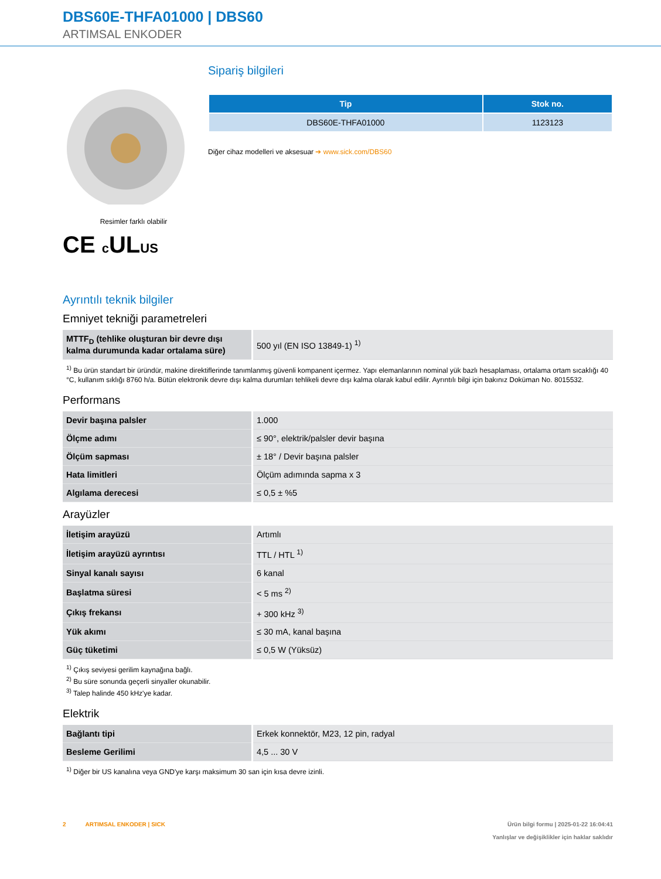DBS60E-THFA01000 | DBS60
ARTIMSAL ENKODER
Resimler farklı olabilir
CE c ULUS
Sipariş bilgileri
| Tip | Stok no. |
| --- | --- |
| DBS60E-THFA01000 | 1123123 |
Diğer cihaz modelleri ve aksesuar ➔ www.sick.com/DBS60
Ayrıntılı teknik bilgiler
Emniyet tekniği parametreleri
| MTTF<sub>D</sub> (tehlike oluşturan bir devre dışı kalma durumunda kadar ortalama süre) | 500 yıl (EN ISO 13849-1) <sup>1)</sup> |
<sup>1)</sup> Bu ürün standart bir üründür, makine direktiflerinde tanımlanmış güvenli kompanent içermez. Yapı elemanlarının nominal yük bazlı hesaplaması, ortalama ortam sıcaklığı 40 °C, kullanım sıklığı 8760 h/a. Bütün elektronik devre dışı kalma durumları tehlikeli devre dışı kalma olarak kabul edilir. Ayrıntılı bilgi için bakınız Doküman No. 8015532.
Performans
| Devir başına palsler | 1.000 |
| Ölçme adımı | ≤ 90°, elektrik/palsler devir başına |
| Ölçüm sapması | ± 18° / Devir başına palsler |
| Hata limitleri | Ölçüm adımında sapma x 3 |
| Algılama derecesi | ≤ 0,5 ± %5 |
Arayüzler
| İletişim arayüzü | Artımlı |
| İletişim arayüzü ayrıntısı | TTL / HTL <sup>1)</sup> |
| Sinyal kanalı sayısı | 6 kanal |
| Başlatma süresi | < 5 ms <sup>2)</sup> |
| Çıkış frekansı | + 300 kHz <sup>3)</sup> |
| Yük akımı | ≤ 30 mA, kanal başına |
| Güç tüketimi | ≤ 0,5 W (Yüksüz) |
<sup>1)</sup> Çıkış seviyesi gerilim kaynağına bağlı.
<sup>2)</sup> Bu süre sonunda geçerli sinyaller okunabilir.
<sup>3)</sup> Talep halinde 450 kHz'ye kadar.
Elektrik
| Bağlantı tipi | Erkek konnektör, M23, 12 pin, radyal |
| Besleme Gerilimi | 4,5 ... 30 V |
<sup>1)</sup> Diğer bir US kanalına veya GND'ye karşı maksimum 30 san için kısa devre izinli.
2 ARTIMSAL ENKODER | SICK
Ürün bilgi formu | 2025-01-22 16:04:41
Yanlışlar ve değişiklikler için haklar saklıdır